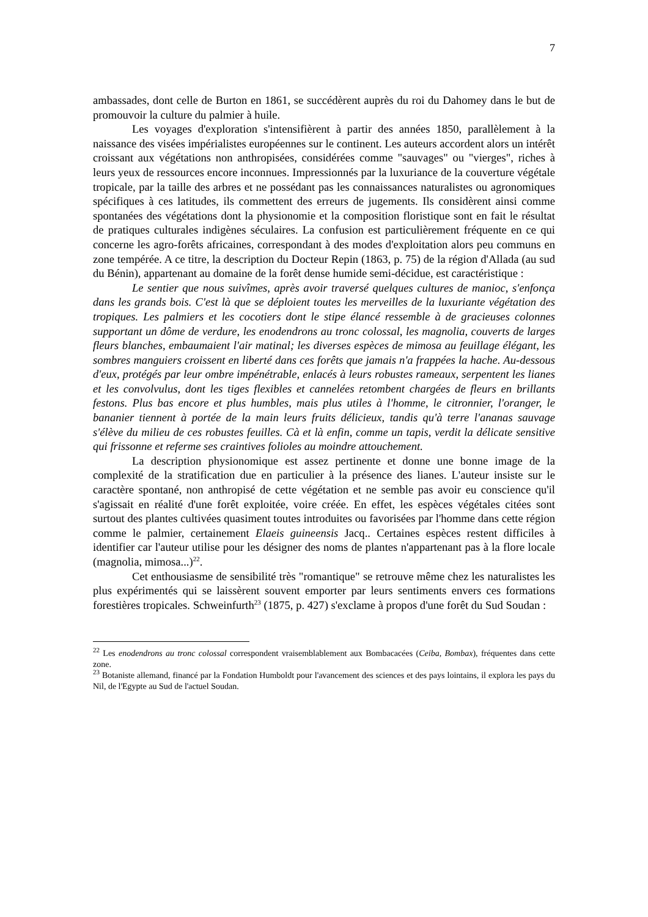7
ambassades, dont celle de Burton en 1861, se succédèrent auprès du roi du Dahomey dans le but de promouvoir la culture du palmier à huile.
Les voyages d'exploration s'intensifièrent à partir des années 1850, parallèlement à la naissance des visées impérialistes européennes sur le continent. Les auteurs accordent alors un intérêt croissant aux végétations non anthropisées, considérées comme "sauvages" ou "vierges", riches à leurs yeux de ressources encore inconnues. Impressionnés par la luxuriance de la couverture végétale tropicale, par la taille des arbres et ne possédant pas les connaissances naturalistes ou agronomiques spécifiques à ces latitudes, ils commettent des erreurs de jugements. Ils considèrent ainsi comme spontanées des végétations dont la physionomie et la composition floristique sont en fait le résultat de pratiques culturales indigènes séculaires. La confusion est particulièrement fréquente en ce qui concerne les agro-forêts africaines, correspondant à des modes d'exploitation alors peu communs en zone tempérée. A ce titre, la description du Docteur Repin (1863, p. 75) de la région d'Allada (au sud du Bénin), appartenant au domaine de la forêt dense humide semi-décidue, est caractéristique :
Le sentier que nous suivîmes, après avoir traversé quelques cultures de manioc, s'enfonça dans les grands bois. C'est là que se déploient toutes les merveilles de la luxuriante végétation des tropiques. Les palmiers et les cocotiers dont le stipe élancé ressemble à de gracieuses colonnes supportant un dôme de verdure, les enodendrons au tronc colossal, les magnolia, couverts de larges fleurs blanches, embaumaient l'air matinal; les diverses espèces de mimosa au feuillage élégant, les sombres manguiers croissent en liberté dans ces forêts que jamais n'a frappées la hache. Au-dessous d'eux, protégés par leur ombre impénétrable, enlacés à leurs robustes rameaux, serpentent les lianes et les convolvulus, dont les tiges flexibles et cannelées retombent chargées de fleurs en brillants festons. Plus bas encore et plus humbles, mais plus utiles à l'homme, le citronnier, l'oranger, le bananier tiennent à portée de la main leurs fruits délicieux, tandis qu'à terre l'ananas sauvage s'élève du milieu de ces robustes feuilles. Cà et là enfin, comme un tapis, verdit la délicate sensitive qui frissonne et referme ses craintives folioles au moindre attouchement.
La description physionomique est assez pertinente et donne une bonne image de la complexité de la stratification due en particulier à la présence des lianes. L'auteur insiste sur le caractère spontané, non anthropisé de cette végétation et ne semble pas avoir eu conscience qu'il s'agissait en réalité d'une forêt exploitée, voire créée. En effet, les espèces végétales citées sont surtout des plantes cultivées quasiment toutes introduites ou favorisées par l'homme dans cette région comme le palmier, certainement Elaeis guineensis Jacq.. Certaines espèces restent difficiles à identifier car l'auteur utilise pour les désigner des noms de plantes n'appartenant pas à la flore locale (magnolia, mimosa...)<sup>22</sup>.
Cet enthousiasme de sensibilité très "romantique" se retrouve même chez les naturalistes les plus expérimentés qui se laissèrent souvent emporter par leurs sentiments envers ces formations forestières tropicales. Schweinfurth<sup>23</sup> (1875, p. 427) s'exclame à propos d'une forêt du Sud Soudan :
<sup>22</sup> Les enodendrons au tronc colossal correspondent vraisemblablement aux Bombacacées (Ceiba, Bombax), fréquentes dans cette zone.
<sup>23</sup> Botaniste allemand, financé par la Fondation Humboldt pour l'avancement des sciences et des pays lointains, il explora les pays du Nil, de l'Egypte au Sud de l'actuel Soudan.